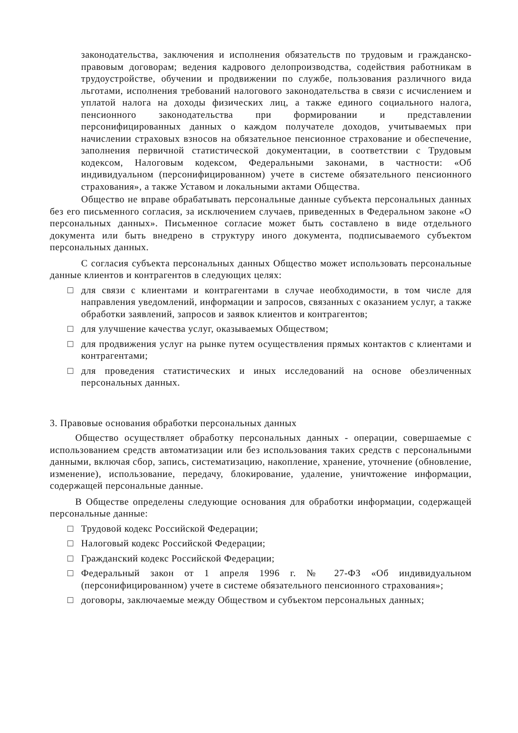законодательства, заключения и исполнения обязательств по трудовым и гражданско-правовым договорам; ведения кадрового делопроизводства, содействия работникам в трудоустройстве, обучении и продвижении по службе, пользования различного вида льготами, исполнения требований налогового законодательства в связи с исчислением и уплатой налога на доходы физических лиц, а также единого социального налога, пенсионного законодательства при формировании и представлении персонифицированных данных о каждом получателе доходов, учитываемых при начислении страховых взносов на обязательное пенсионное страхование и обеспечение, заполнения первичной статистической документации, в соответствии с Трудовым кодексом, Налоговым кодексом, Федеральными законами, в частности: «Об индивидуальном (персонифицированном) учете в системе обязательного пенсионного страхования», а также Уставом и локальными актами Общества.
Общество не вправе обрабатывать персональные данные субъекта персональных данных без его письменного согласия, за исключением случаев, приведенных в Федеральном законе «О персональных данных». Письменное согласие может быть составлено в виде отдельного документа или быть внедрено в структуру иного документа, подписываемого субъектом персональных данных.
С согласия субъекта персональных данных Общество может использовать персональные данные клиентов и контрагентов в следующих целях:
□ для связи с клиентами и контрагентами в случае необходимости, в том числе для направления уведомлений, информации и запросов, связанных с оказанием услуг, а также обработки заявлений, запросов и заявок клиентов и контрагентов;
□ для улучшение качества услуг, оказываемых Обществом;
□ для продвижения услуг на рынке путем осуществления прямых контактов с клиентами и контрагентами;
□ для проведения статистических и иных исследований на основе обезличенных персональных данных.
3. Правовые основания обработки персональных данных
Общество осуществляет обработку персональных данных - операции, совершаемые с использованием средств автоматизации или без использования таких средств с персональными данными, включая сбор, запись, систематизацию, накопление, хранение, уточнение (обновление, изменение), использование, передачу, блокирование, удаление, уничтожение информации, содержащей персональные данные.
В Обществе определены следующие основания для обработки информации, содержащей персональные данные:
□ Трудовой кодекс Российской Федерации;
□ Налоговый кодекс Российской Федерации;
□ Гражданский кодекс Российской Федерации;
□ Федеральный закон от 1 апреля 1996 г. № 27-ФЗ «Об индивидуальном (персонифицированном) учете в системе обязательного пенсионного страхования»;
□ договоры, заключаемые между Обществом и субъектом персональных данных;